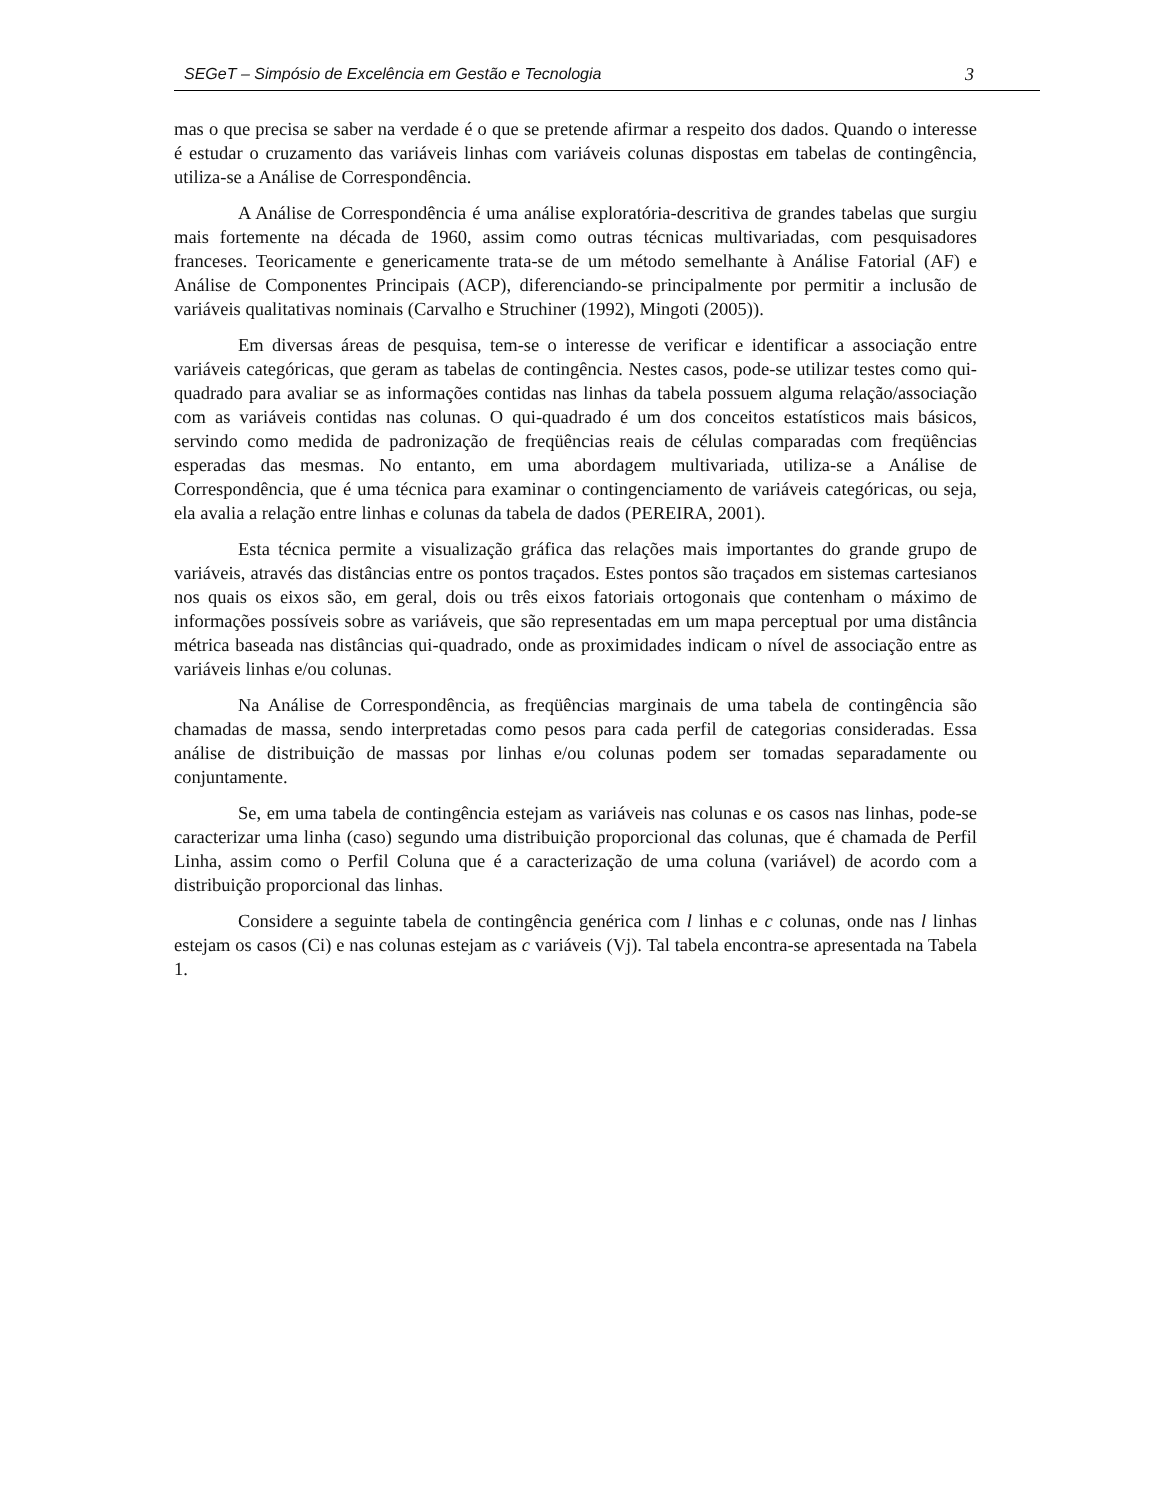SEGeT – Simpósio de Excelência em Gestão e Tecnologia 3
mas o que precisa se saber na verdade é o que se pretende afirmar a respeito dos dados. Quando o interesse é estudar o cruzamento das variáveis linhas com variáveis colunas dispostas em tabelas de contingência, utiliza-se a Análise de Correspondência.
A Análise de Correspondência é uma análise exploratória-descritiva de grandes tabelas que surgiu mais fortemente na década de 1960, assim como outras técnicas multivariadas, com pesquisadores franceses. Teoricamente e genericamente trata-se de um método semelhante à Análise Fatorial (AF) e Análise de Componentes Principais (ACP), diferenciando-se principalmente por permitir a inclusão de variáveis qualitativas nominais (Carvalho e Struchiner (1992), Mingoti (2005)).
Em diversas áreas de pesquisa, tem-se o interesse de verificar e identificar a associação entre variáveis categóricas, que geram as tabelas de contingência. Nestes casos, pode-se utilizar testes como qui-quadrado para avaliar se as informações contidas nas linhas da tabela possuem alguma relação/associação com as variáveis contidas nas colunas. O qui-quadrado é um dos conceitos estatísticos mais básicos, servindo como medida de padronização de freqüências reais de células comparadas com freqüências esperadas das mesmas. No entanto, em uma abordagem multivariada, utiliza-se a Análise de Correspondência, que é uma técnica para examinar o contingenciamento de variáveis categóricas, ou seja, ela avalia a relação entre linhas e colunas da tabela de dados (PEREIRA, 2001).
Esta técnica permite a visualização gráfica das relações mais importantes do grande grupo de variáveis, através das distâncias entre os pontos traçados. Estes pontos são traçados em sistemas cartesianos nos quais os eixos são, em geral, dois ou três eixos fatoriais ortogonais que contenham o máximo de informações possíveis sobre as variáveis, que são representadas em um mapa perceptual por uma distância métrica baseada nas distâncias qui-quadrado, onde as proximidades indicam o nível de associação entre as variáveis linhas e/ou colunas.
Na Análise de Correspondência, as freqüências marginais de uma tabela de contingência são chamadas de massa, sendo interpretadas como pesos para cada perfil de categorias consideradas. Essa análise de distribuição de massas por linhas e/ou colunas podem ser tomadas separadamente ou conjuntamente.
Se, em uma tabela de contingência estejam as variáveis nas colunas e os casos nas linhas, pode-se caracterizar uma linha (caso) segundo uma distribuição proporcional das colunas, que é chamada de Perfil Linha, assim como o Perfil Coluna que é a caracterização de uma coluna (variável) de acordo com a distribuição proporcional das linhas.
Considere a seguinte tabela de contingência genérica com l linhas e c colunas, onde nas l linhas estejam os casos (Ci) e nas colunas estejam as c variáveis (Vj). Tal tabela encontra-se apresentada na Tabela 1.